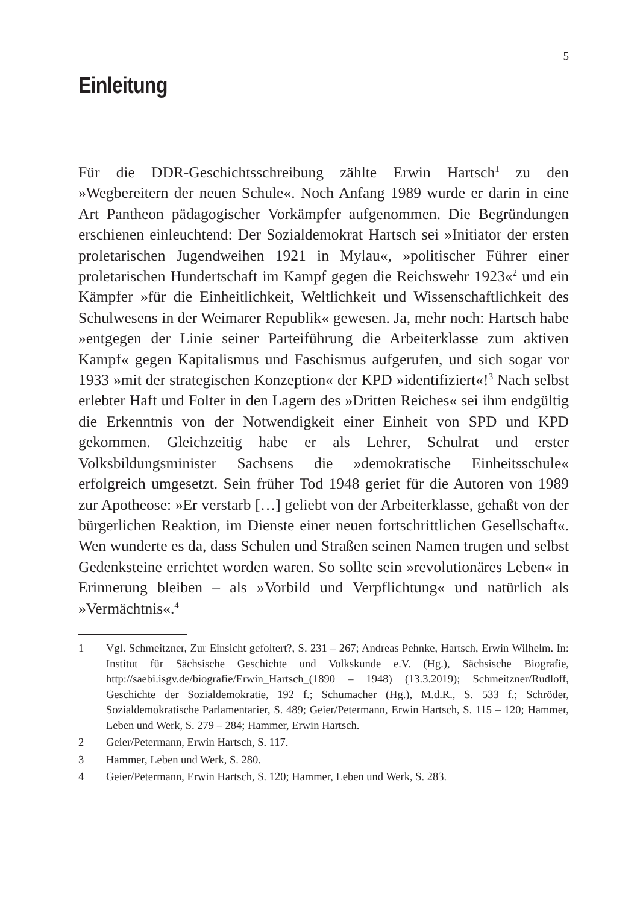5
Einleitung
Für die DDR-Geschichtsschreibung zählte Erwin Hartsch<sup>1</sup> zu den »Wegbereitern der neuen Schule«. Noch Anfang 1989 wurde er darin in eine Art Pantheon pädagogischer Vorkämpfer aufgenommen. Die Begründungen erschienen einleuchtend: Der Sozialdemokrat Hartsch sei »Initiator der ersten proletarischen Jugendweihen 1921 in Mylau«, »politischer Führer einer proletarischen Hundertschaft im Kampf gegen die Reichswehr 1923«<sup>2</sup> und ein Kämpfer »für die Einheitlichkeit, Weltlichkeit und Wissenschaftlichkeit des Schulwesens in der Weimarer Republik« gewesen. Ja, mehr noch: Hartsch habe »entgegen der Linie seiner Parteiführung die Arbeiterklasse zum aktiven Kampf« gegen Kapitalismus und Faschismus aufgerufen, und sich sogar vor 1933 »mit der strategischen Konzeption« der KPD »identifiziert«!<sup>3</sup> Nach selbst erlebter Haft und Folter in den Lagern des »Dritten Reiches« sei ihm endgültig die Erkenntnis von der Notwendigkeit einer Einheit von SPD und KPD gekommen. Gleichzeitig habe er als Lehrer, Schulrat und erster Volksbildungsminister Sachsens die »demokratische Einheitsschule« erfolgreich umgesetzt. Sein früher Tod 1948 geriet für die Autoren von 1989 zur Apotheose: »Er verstarb […] geliebt von der Arbeiterklasse, gehaßt von der bürgerlichen Reaktion, im Dienste einer neuen fortschrittlichen Gesellschaft«. Wen wunderte es da, dass Schulen und Straßen seinen Namen trugen und selbst Gedenksteine errichtet worden waren. So sollte sein »revolutionäres Leben« in Erinnerung bleiben – als »Vorbild und Verpflichtung« und natürlich als »Vermächtnis«.<sup>4</sup>
1 Vgl. Schmeitzner, Zur Einsicht gefoltert?, S. 231 – 267; Andreas Pehnke, Hartsch, Erwin Wilhelm. In: Institut für Sächsische Geschichte und Volkskunde e.V. (Hg.), Sächsische Biografie, http://saebi.isgv.de/biografie/Erwin_Hartsch_(1890 – 1948) (13.3.2019); Schmeitzner/Rudloff, Geschichte der Sozialdemokratie, 192 f.; Schumacher (Hg.), M.d.R., S. 533 f.; Schröder, Sozialdemokratische Parlamentarier, S. 489; Geier/Petermann, Erwin Hartsch, S. 115 – 120; Hammer, Leben und Werk, S. 279 – 284; Hammer, Erwin Hartsch.
2 Geier/Petermann, Erwin Hartsch, S. 117.
3 Hammer, Leben und Werk, S. 280.
4 Geier/Petermann, Erwin Hartsch, S. 120; Hammer, Leben und Werk, S. 283.